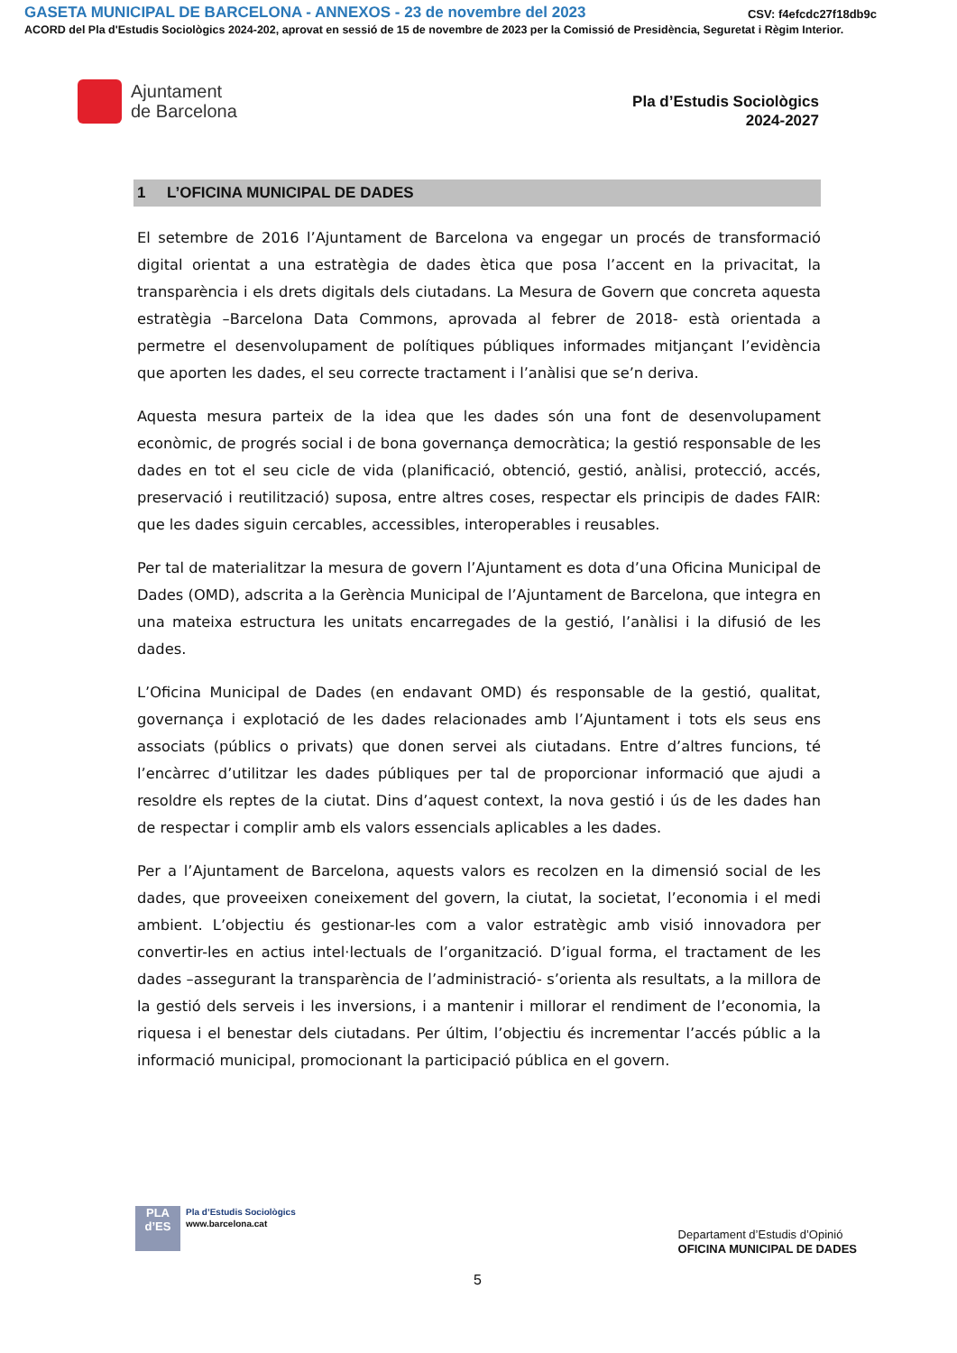GASETA MUNICIPAL DE BARCELONA - ANNEXOS - 23 de novembre del 2023 CSV: f4efcdc27f18db9c
ACORD del Pla d'Estudis Sociològics 2024-202, aprovat en sessió de 15 de novembre de 2023 per la Comissió de Presidència, Seguretat i Règim Interior.
Ajuntament
de Barcelona
Pla d’Estudis Sociològics
2024-2027
1 L’OFICINA MUNICIPAL DE DADES
El setembre de 2016 l’Ajuntament de Barcelona va engegar un procés de transformació digital orientat a una estratègia de dades ètica que posa l’accent en la privacitat, la transparència i els drets digitals dels ciutadans. La Mesura de Govern que concreta aquesta estratègia –Barcelona Data Commons, aprovada al febrer de 2018- està orientada a permetre el desenvolupament de polítiques públiques informades mitjançant l’evidència que aporten les dades, el seu correcte tractament i l’anàlisi que se’n deriva.
Aquesta mesura parteix de la idea que les dades són una font de desenvolupament econòmic, de progrés social i de bona governança democràtica; la gestió responsable de les dades en tot el seu cicle de vida (planificació, obtenció, gestió, anàlisi, protecció, accés, preservació i reutilització) suposa, entre altres coses, respectar els principis de dades FAIR: que les dades siguin cercables, accessibles, interoperables i reusables.
Per tal de materialitzar la mesura de govern l’Ajuntament es dota d’una Oficina Municipal de Dades (OMD), adscrita a la Gerència Municipal de l’Ajuntament de Barcelona, que integra en una mateixa estructura les unitats encarregades de la gestió, l’anàlisi i la difusió de les dades.
L’Oficina Municipal de Dades (en endavant OMD) és responsable de la gestió, qualitat, governança i explotació de les dades relacionades amb l’Ajuntament i tots els seus ens associats (públics o privats) que donen servei als ciutadans. Entre d’altres funcions, té l’encàrrec d’utilitzar les dades públiques per tal de proporcionar informació que ajudi a resoldre els reptes de la ciutat. Dins d’aquest context, la nova gestió i ús de les dades han de respectar i complir amb els valors essencials aplicables a les dades.
Per a l’Ajuntament de Barcelona, aquests valors es recolzen en la dimensió social de les dades, que proveeixen coneixement del govern, la ciutat, la societat, l’economia i el medi ambient. L’objectiu és gestionar-les com a valor estratègic amb visió innovadora per convertir-les en actius intel·lectuals de l’organització. D’igual forma, el tractament de les dades –assegurant la transparència de l’administració- s’orienta als resultats, a la millora de la gestió dels serveis i les inversions, i a mantenir i millorar el rendiment de l’economia, la riquesa i el benestar dels ciutadans. Per últim, l’objectiu és incrementar l’accés públic a la informació municipal, promocionant la participació pública en el govern.
PLA
d’ES
Pla d’Estudis Sociològics
www.barcelona.cat
Departament d’Estudis d’Opinió
OFICINA MUNICIPAL DE DADES
5